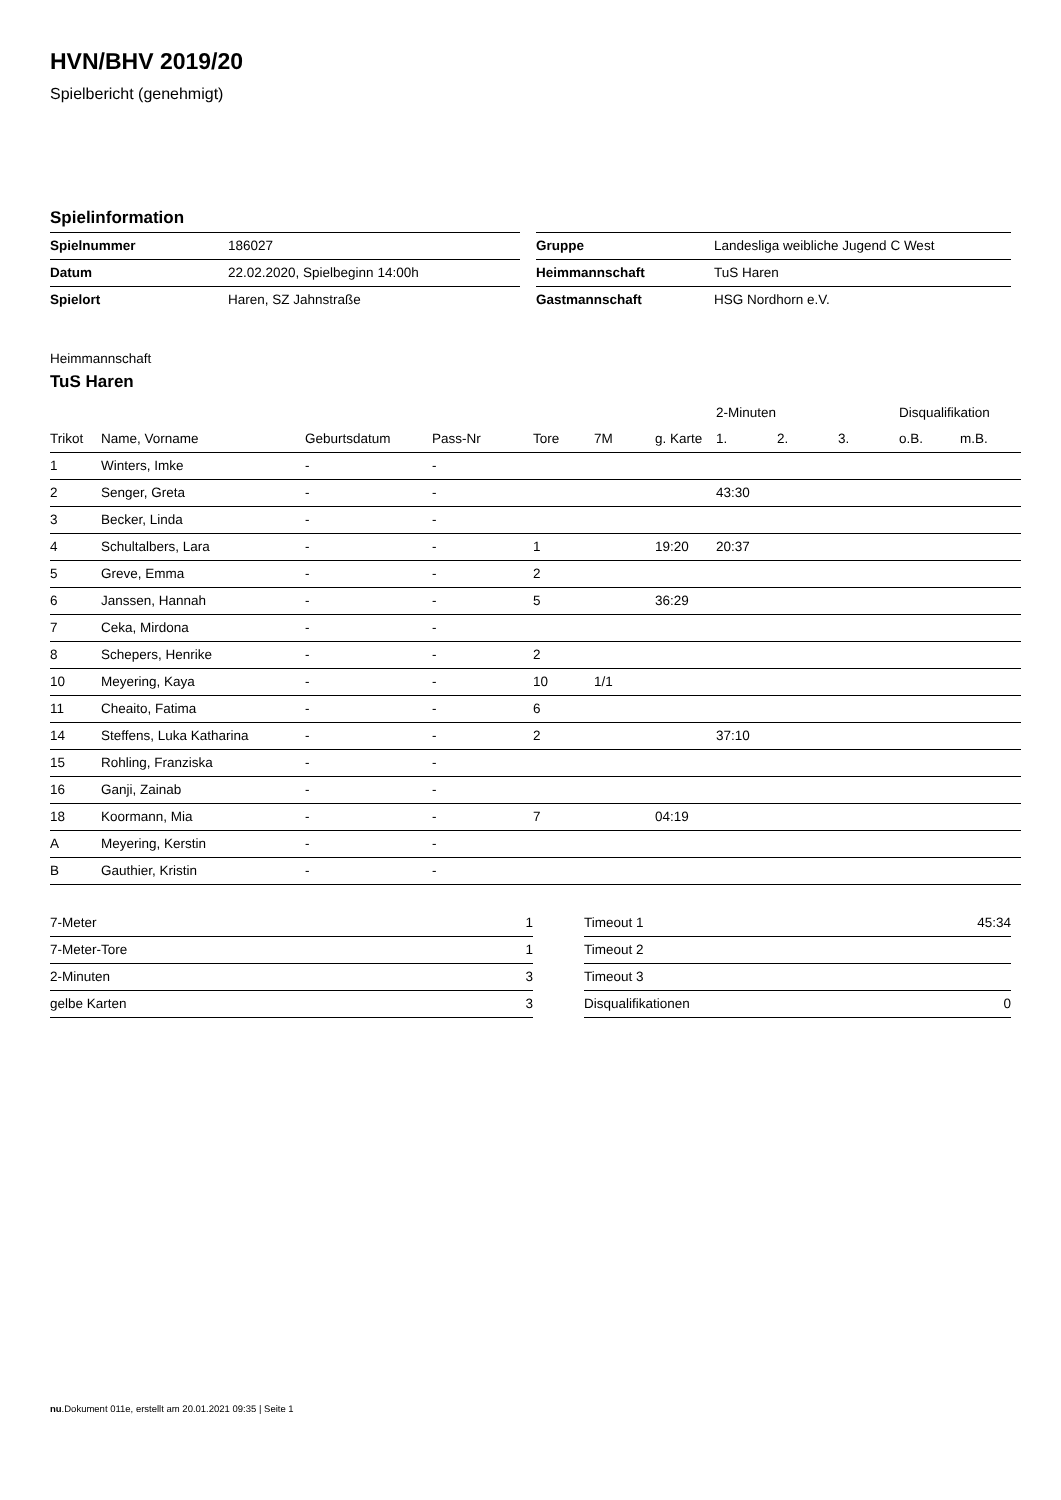HVN/BHV 2019/20
Spielbericht (genehmigt)
Spielinformation
| Spielnummer | 186027 |
| Datum | 22.02.2020, Spielbeginn 14:00h |
| Spielort | Haren, SZ Jahnstraße |
| Gruppe | Landesliga weibliche Jugend C West |
| Heimmannschaft | TuS Haren |
| Gastmannschaft | HSG Nordhorn e.V. |
Heimmannschaft
TuS Haren
| | | | | | | | 2-Minuten | | | Disqualifikation | |
| --- | --- | --- | --- | --- | --- | --- | --- | --- | --- | --- | --- |
| Trikot | Name, Vorname | Geburtsdatum | Pass-Nr | Tore | 7M | g. Karte | 1. | 2. | 3. | o.B. | m.B. |
| 1 | Winters, Imke | - | - | | | | | | | | |
| 2 | Senger, Greta | - | - | | | | 43:30 | | | | |
| 3 | Becker, Linda | - | - | | | | | | | | |
| 4 | Schultalbers, Lara | - | - | 1 | | 19:20 | 20:37 | | | | |
| 5 | Greve, Emma | - | - | 2 | | | | | | | |
| 6 | Janssen, Hannah | - | - | 5 | | 36:29 | | | | | |
| 7 | Ceka, Mirdona | - | - | | | | | | | | |
| 8 | Schepers, Henrike | - | - | 2 | | | | | | | |
| 10 | Meyering, Kaya | - | - | 10 | 1/1 | | | | | | |
| 11 | Cheaito, Fatima | - | - | 6 | | | | | | | |
| 14 | Steffens, Luka Katharina | - | - | 2 | | | 37:10 | | | | |
| 15 | Rohling, Franziska | - | - | | | | | | | | |
| 16 | Ganji, Zainab | - | - | | | | | | | | |
| 18 | Koormann, Mia | - | - | 7 | | 04:19 | | | | | |
| A | Meyering, Kerstin | - | - | | | | | | | | |
| B | Gauthier, Kristin | - | - | | | | | | | | |
| 7-Meter | 1 |
| 7-Meter-Tore | 1 |
| 2-Minuten | 3 |
| gelbe Karten | 3 |
| Timeout 1 | 45:34 |
| Timeout 2 | |
| Timeout 3 | |
| Disqualifikationen | 0 |
nu.Dokument 011e, erstellt am 20.01.2021 09:35 | Seite 1